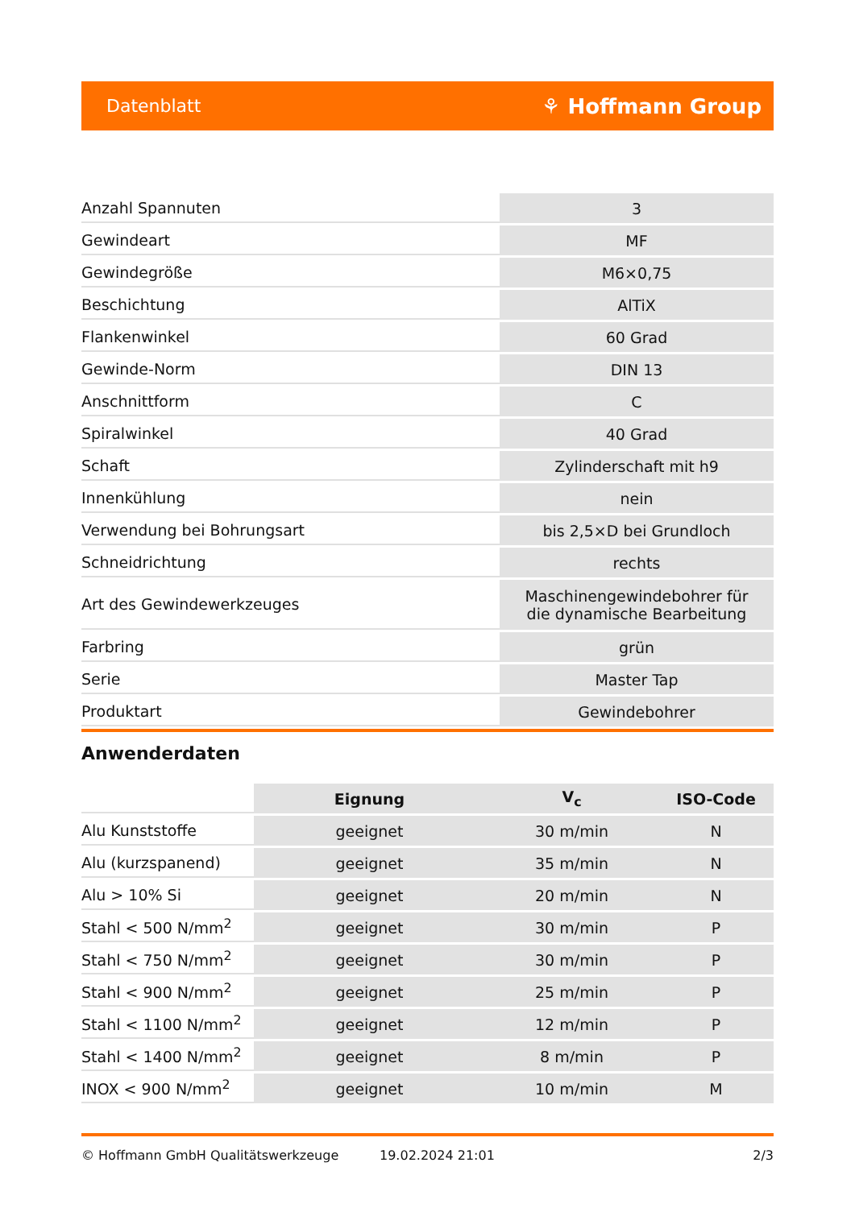Datenblatt ⚘ Hoffmann Group
| Anzahl Spannuten | 3 |
| Gewindeart | MF |
| Gewindegröße | M6×0,75 |
| Beschichtung | AlTiX |
| Flankenwinkel | 60 Grad |
| Gewinde-Norm | DIN 13 |
| Anschnittform | C |
| Spiralwinkel | 40 Grad |
| Schaft | Zylinderschaft mit h9 |
| Innenkühlung | nein |
| Verwendung bei Bohrungsart | bis 2,5×D bei Grundloch |
| Schneidrichtung | rechts |
| Art des Gewindewerkzeuges | Maschinengewindebohrer für die dynamische Bearbeitung |
| Farbring | grün |
| Serie | Master Tap |
| Produktart | Gewindebohrer |
Anwenderdaten
| | Eignung | V<sub>c</sub> | ISO-Code |
| --- | --- | --- | --- |
| Alu Kunststoffe | geeignet | 30 m/min | N |
| Alu (kurzspanend) | geeignet | 35 m/min | N |
| Alu > 10% Si | geeignet | 20 m/min | N |
| Stahl < 500 N/mm<sup>2</sup> | geeignet | 30 m/min | P |
| Stahl < 750 N/mm<sup>2</sup> | geeignet | 30 m/min | P |
| Stahl < 900 N/mm<sup>2</sup> | geeignet | 25 m/min | P |
| Stahl < 1100 N/mm<sup>2</sup> | geeignet | 12 m/min | P |
| Stahl < 1400 N/mm<sup>2</sup> | geeignet | 8 m/min | P |
| INOX < 900 N/mm<sup>2</sup> | geeignet | 10 m/min | M |
© Hoffmann GmbH Qualitätswerkzeuge 19.02.2024 21:01 2/3